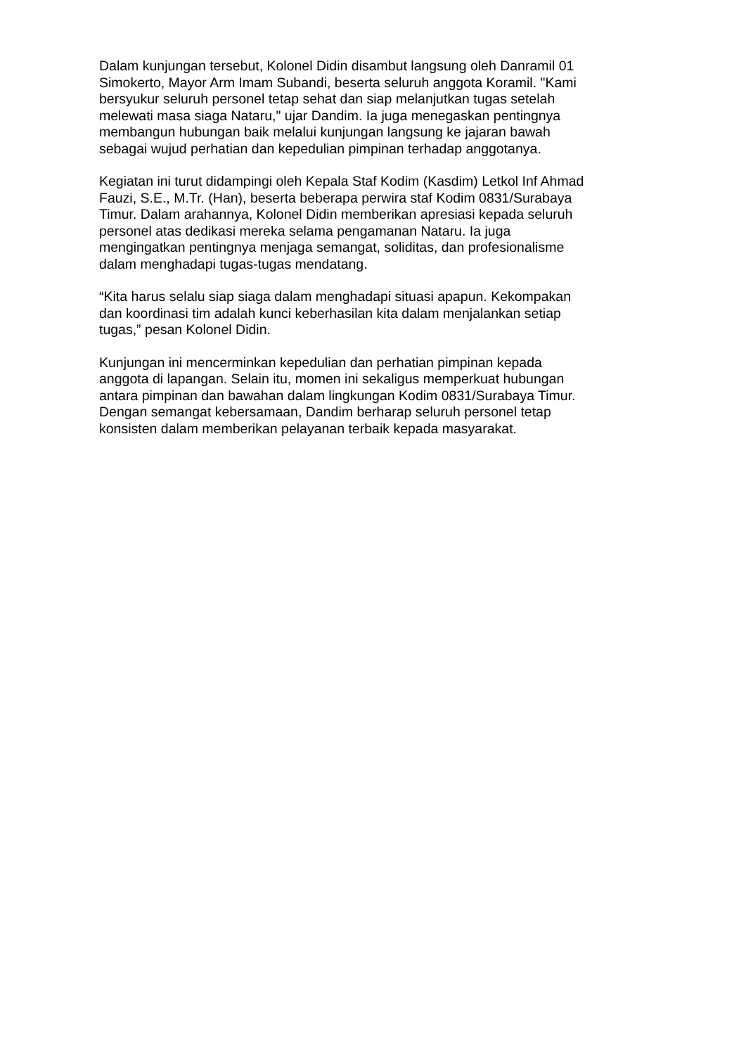Dalam kunjungan tersebut, Kolonel Didin disambut langsung oleh Danramil 01
Simokerto, Mayor Arm Imam Subandi, beserta seluruh anggota Koramil. "Kami
bersyukur seluruh personel tetap sehat dan siap melanjutkan tugas setelah
melewati masa siaga Nataru," ujar Dandim. Ia juga menegaskan pentingnya
membangun hubungan baik melalui kunjungan langsung ke jajaran bawah
sebagai wujud perhatian dan kepedulian pimpinan terhadap anggotanya.
Kegiatan ini turut didampingi oleh Kepala Staf Kodim (Kasdim) Letkol Inf Ahmad
Fauzi, S.E., M.Tr. (Han), beserta beberapa perwira staf Kodim 0831/Surabaya
Timur. Dalam arahannya, Kolonel Didin memberikan apresiasi kepada seluruh
personel atas dedikasi mereka selama pengamanan Nataru. Ia juga
mengingatkan pentingnya menjaga semangat, soliditas, dan profesionalisme
dalam menghadapi tugas-tugas mendatang.
“Kita harus selalu siap siaga dalam menghadapi situasi apapun. Kekompakan
dan koordinasi tim adalah kunci keberhasilan kita dalam menjalankan setiap
tugas,” pesan Kolonel Didin.
Kunjungan ini mencerminkan kepedulian dan perhatian pimpinan kepada
anggota di lapangan. Selain itu, momen ini sekaligus memperkuat hubungan
antara pimpinan dan bawahan dalam lingkungan Kodim 0831/Surabaya Timur.
Dengan semangat kebersamaan, Dandim berharap seluruh personel tetap
konsisten dalam memberikan pelayanan terbaik kepada masyarakat.